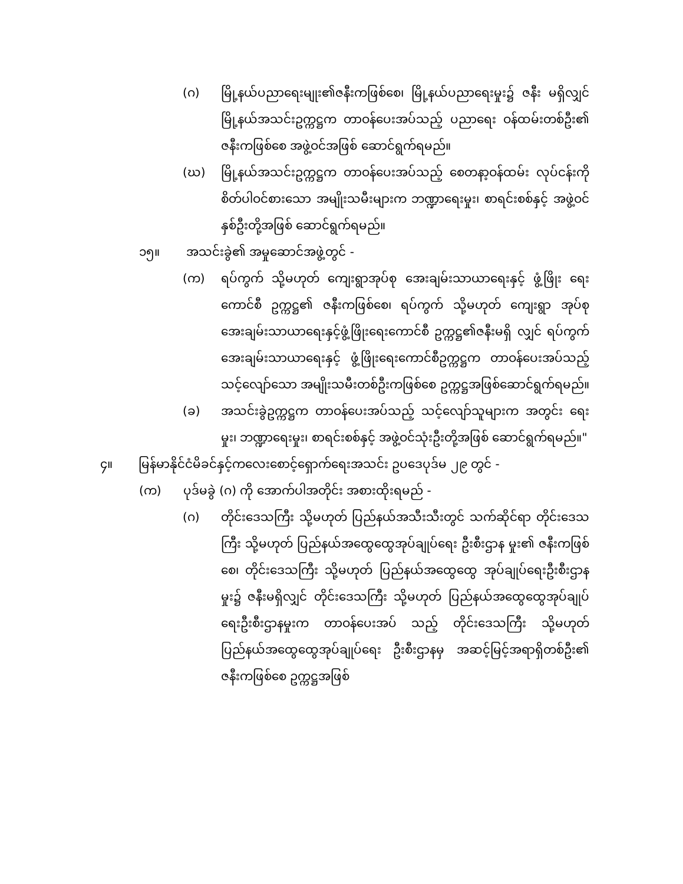(ဂ) မြို့နယ်ပညာရေးမျုး၏ဇနီးကဖြစ်စေ၊ မြို့နယ်ပညာရေးမှုး၌ ဇနီး မရှိလျှင် မြို့နယ်အသင်းဥက္ကဋ္ဌက တာဝန်ပေးအပ်သည့် ပညာရေး ဝန်ထမ်းတစ်ဦး၏ ဇနီးကဖြစ်စေ အဖွဲ့ဝင်အဖြစ် ဆောင်ရွက်ရမည်။
(ဃ) မြို့နယ်အသင်းဥက္ကဋ္ဌက တာဝန်ပေးအပ်သည့် စေတနာ့ဝန်ထမ်း လုပ်ငန်းကို စိတ်ပါဝင်စားသော အမျိုးသမီးများက ဘဏ္ဍာရေးမှုး၊ စာရင်းစစ်နှင့် အဖွဲ့ဝင်နှစ်ဦးတို့အဖြစ် ဆောင်ရွက်ရမည်။
၁၅။ အသင်းခွဲ၏ အမှုဆောင်အဖွဲ့တွင် -
(က) ရပ်ကွက် သို့မဟုတ် ကျေးရွာအုပ်စု အေးချမ်းသာယာရေးနှင့် ဖွံ့ဖြိုး ရေးကောင်စီ ဥက္ကဋ္ဌ၏ ဇနီးကဖြစ်စေ၊ ရပ်ကွက် သို့မဟုတ် ကျေးရွာ အုပ်စု အေးချမ်းသာယာရေးနှင့်ဖွံ့ဖြိုးရေးကောင်စီ ဥက္ကဋ္ဌ၏ဇနီးမရှိ လျှင် ရပ်ကွက်အေးချမ်းသာယာရေးနှင့် ဖွံ့ဖြိုးရေးကောင်စီဥက္ကဋ္ဌက တာဝန်ပေးအပ်သည့် သင့်လျော်သော အမျိုးသမီးတစ်ဦးကဖြစ်စေ ဥက္ကဋ္ဌအဖြစ်ဆောင်ရွက်ရမည်။
(ခ) အသင်းခွဲဥက္ကဋ္ဌက တာဝန်ပေးအပ်သည့် သင့်လျော်သူများက အတွင်း ရေးမှုး၊ ဘဏ္ဍာရေးမှုး၊ စာရင်းစစ်နှင့် အဖွဲ့ဝင်သုံးဦးတို့အဖြစ် ဆောင်ရွက်ရမည်။"
၄။ မြန်မာနိုင်ငံမိခင်နှင့်ကလေးစောင့်ရှောက်ရေးအသင်း ဥပဒေပုဒ်မ ၂၉ တွင် -
(က) ပုဒ်မခွဲ (ဂ) ကို အောက်ပါအတိုင်း အစားထိုးရမည် -
(ဂ) တိုင်းဒေသကြီး သို့မဟုတ် ပြည်နယ်အသီးသီးတွင် သက်ဆိုင်ရာ တိုင်းဒေသကြီး သို့မဟုတ် ပြည်နယ်အထွေထွေအုပ်ချုပ်ရေး ဦးစီးဌာန မှုး၏ ဇနီးကဖြစ်စေ၊ တိုင်းဒေသကြီး သို့မဟုတ် ပြည်နယ်အထွေထွေ အုပ်ချုပ်ရေးဦးစီးဌာနမှုး၌ ဇနီးမရှိလျှင် တိုင်းဒေသကြီး သို့မဟုတ် ပြည်နယ်အထွေထွေအုပ်ချုပ်ရေးဦးစီးဌာနမှုးက တာဝန်ပေးအပ် သည့် တိုင်းဒေသကြီး သို့မဟုတ် ပြည်နယ်အထွေထွေအုပ်ချုပ်ရေး ဦးစီးဌာနမှ အဆင့်မြင့်အရာရှိတစ်ဦး၏ ဇနီးကဖြစ်စေ ဥက္ကဋ္ဌအဖြစ်